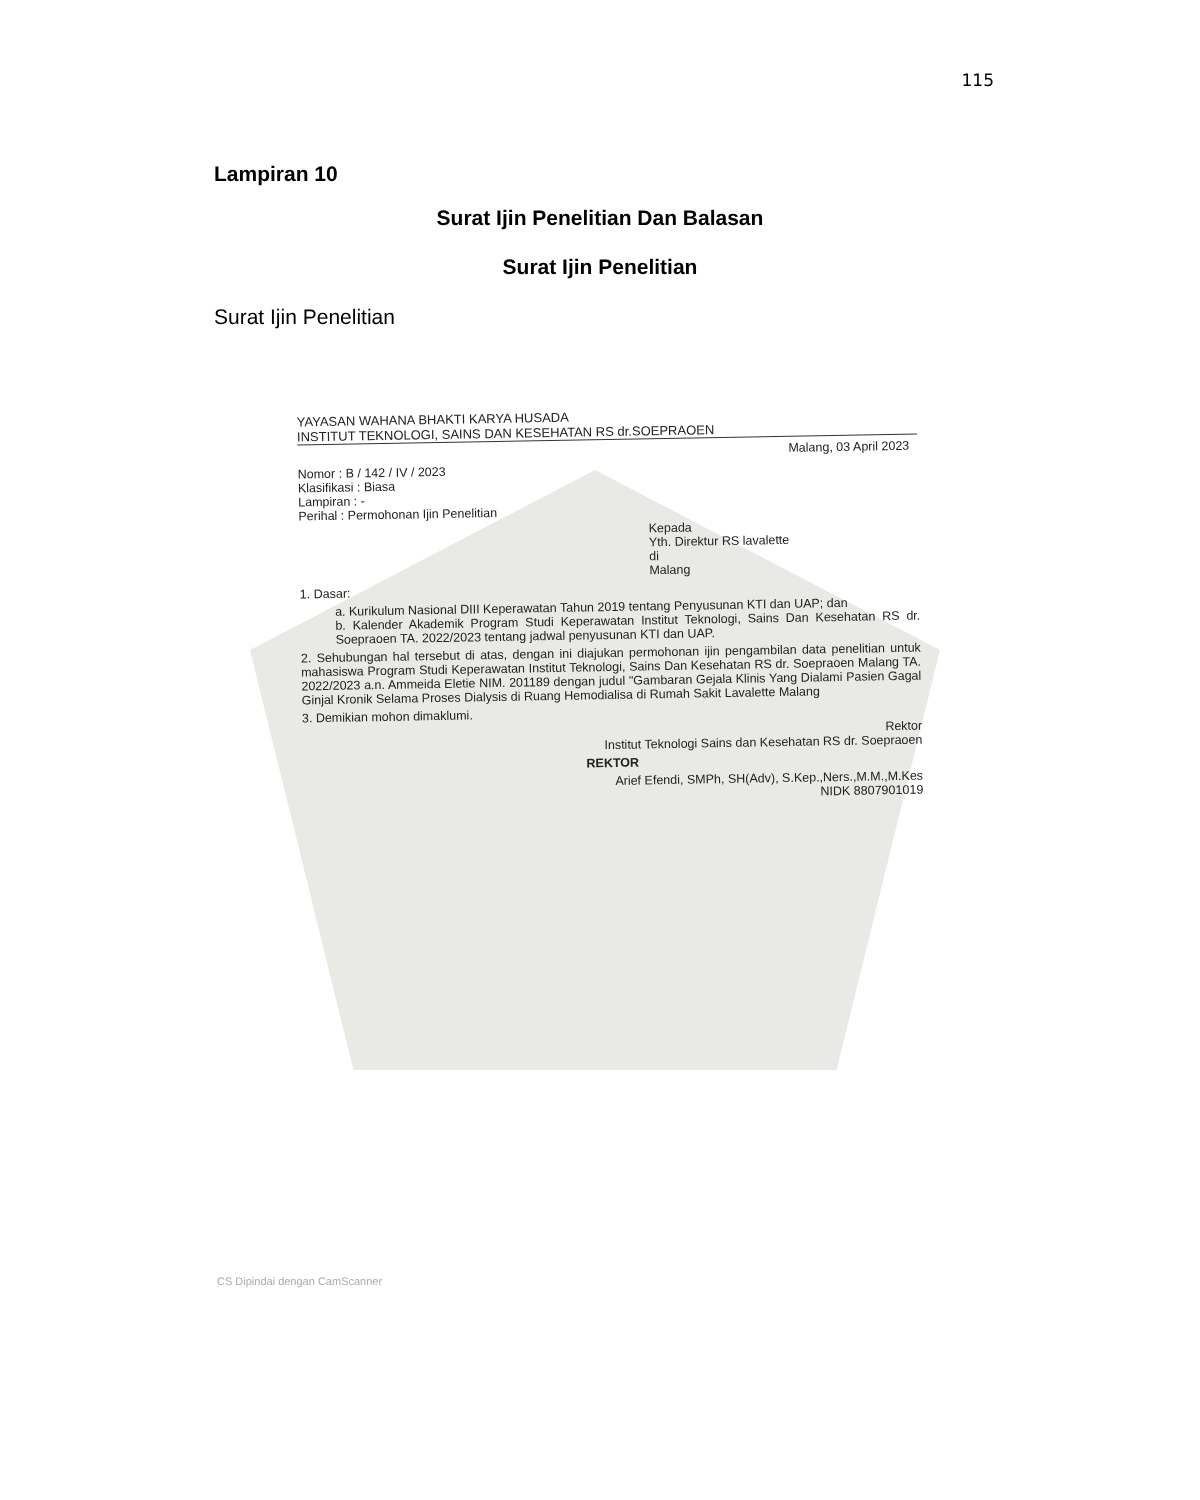115
Lampiran 10
Surat Ijin Penelitian Dan Balasan
Surat Ijin Penelitian
Surat Ijin Penelitian
YAYASAN WAHANA BHAKTI KARYA HUSADA
INSTITUT TEKNOLOGI, SAINS DAN KESEHATAN RS dr.SOEPRAOEN
Malang, 03 April 2023
Nomor : B / 142 / IV / 2023
Klasifikasi : Biasa
Lampiran : -
Perihal : Permohonan Ijin Penelitian
Kepada
Yth. Direktur RS lavalette
di
Malang
1. Dasar:
a. Kurikulum Nasional DIII Keperawatan Tahun 2019 tentang Penyusunan KTI dan UAP; dan
b. Kalender Akademik Program Studi Keperawatan Institut Teknologi, Sains Dan Kesehatan RS dr. Soepraoen TA. 2022/2023 tentang jadwal penyusunan KTI dan UAP.
2. Sehubungan hal tersebut di atas, dengan ini diajukan permohonan ijin pengambilan data penelitian untuk mahasiswa Program Studi Keperawatan Institut Teknologi, Sains Dan Kesehatan RS dr. Soepraoen Malang TA. 2022/2023 a.n. Ammeida Eletie NIM. 201189 dengan judul "Gambaran Gejala Klinis Yang Dialami Pasien Gagal Ginjal Kronik Selama Proses Dialysis di Ruang Hemodialisa di Rumah Sakit Lavalette Malang
3. Demikian mohon dimaklumi.
Rektor
Institut Teknologi Sains dan Kesehatan RS dr. Soepraoen
REKTOR
Arief Efendi, SMPh, SH(Adv), S.Kep.,Ners.,M.M.,M.Kes
NIDK 8807901019
CS Dipindai dengan CamScanner